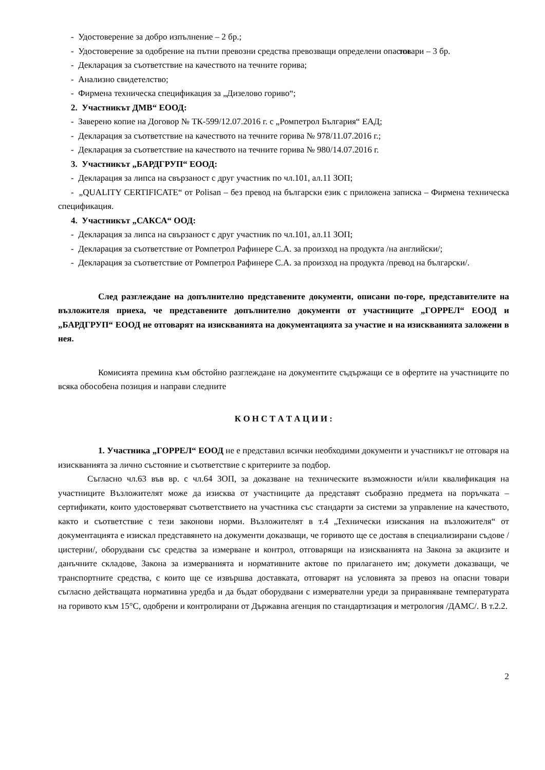- Удостоверение за добро изпълнение – 2 бр.;
- Удостоверение за одобрение на пътни превозни средства превозващи определени опасни товари – 3 бр.
- Декларация за съответствие на качеството на течните горива;
- Анализно свидетелство;
- Фирмена техническа спецификация за „Дизелово гориво“;
2. Участникът ДМВ“ ЕООД:
- Заверено копие на Договор № ТК-599/12.07.2016 г. с „Ромпетрол България“ ЕАД;
- Декларация за съответствие на качеството на течните горива № 978/11.07.2016 г.;
- Декларация за съответствие на качеството на течните горива № 980/14.07.2016 г.
3. Участникът „БАРДГРУП“ ЕООД:
- Декларация за липса на свързаност с друг участник по чл.101, ал.11 ЗОП;
- „QUALITY CERTIFICATE“ от Polisan – без превод на български език с приложена записка – Фирмена техническа спецификация.
4. Участникът „САКСА“ ООД:
- Декларация за липса на свързаност с друг участник по чл.101, ал.11 ЗОП;
- Декларация за съответствие от Ромпетрол Рафинере С.А. за произход на продукта /на английски/;
- Декларация за съответствие от Ромпетрол Рафинере С.А. за произход на продукта /превод на български/.
След разглеждане на допълнително представените документи, описани по-горе, представителите на възложителя приеха, че представените допълнително документи от участниците „ГОРРЕЛ“ ЕООД и „БАРДГРУП“ ЕООД не отговарят на изискванията на документацията за участие и на изискванията заложени в нея.
Комисията премина към обстойно разглеждане на документите съдържащи се в офертите на участниците по всяка обособена позиция и направи следните
К О Н С Т А Т А Ц И И :
1. Участника „ГОРРЕЛ“ ЕООД не е представил всички необходими документи и участникът не отговаря на изискванията за лично състояние и съответствие с критериите за подбор.
Съгласно чл.63 във вр. с чл.64 ЗОП, за доказване на техническите възможности и/или квалификация на участниците Възложителят може да изисква от участниците да представят съобразно предмета на поръчката – сертификати, които удостоверяват съответствието на участника със стандарти за системи за управление на качеството, както и съответствие с тези законови норми. Възложителят в т.4 „Технически изискания на възложителя“ от документацията е изискал представянето на документи доказващи, че горивото ще се доставя в специализирани съдове /цистерни/, оборудвани със средства за измерване и контрол, отговарящи на изискванията на Закона за акцизите и данъчните складове, Закона за измерванията и нормативните актове по прилагането им; докумети доказващи, че транспортните средства, с които ще се извършва доставката, отговарят на условията за превоз на опасни товари съгласно действащата нормативна уредба и да бъдат оборудвани с измервателни уреди за приравняване температурата на горивото към 15°С, одобрени и контролирани от Държавна агенция по стандартизация и метрология /ДАМС/. В т.2.2.
2